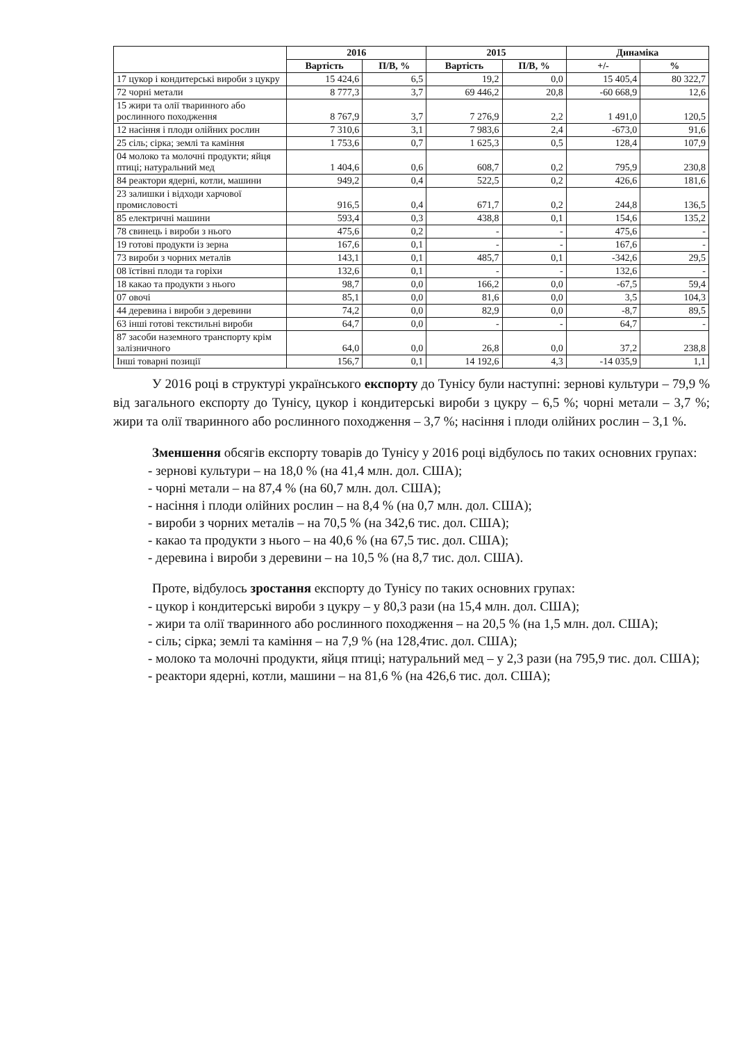| | 2016 | | 2015 | | Динаміка | |
| --- | --- | --- | --- | --- | --- | --- |
| | Вартість | П/В, % | Вартість | П/В, % | +/- | % |
| 17 цукор і кондитерські вироби з цукру | 15 424,6 | 6,5 | 19,2 | 0,0 | 15 405,4 | 80 322,7 |
| 72 чорні метали | 8 777,3 | 3,7 | 69 446,2 | 20,8 | -60 668,9 | 12,6 |
| 15 жири та олії тваринного або рослинного походження | 8 767,9 | 3,7 | 7 276,9 | 2,2 | 1 491,0 | 120,5 |
| 12 насіння і плоди олійних рослин | 7 310,6 | 3,1 | 7 983,6 | 2,4 | -673,0 | 91,6 |
| 25 сіль; сірка; землі та каміння | 1 753,6 | 0,7 | 1 625,3 | 0,5 | 128,4 | 107,9 |
| 04 молоко та молочні продукти; яйця птиці; натуральний мед | 1 404,6 | 0,6 | 608,7 | 0,2 | 795,9 | 230,8 |
| 84 реактори ядерні, котли, машини | 949,2 | 0,4 | 522,5 | 0,2 | 426,6 | 181,6 |
| 23 залишки і відходи харчової промисловості | 916,5 | 0,4 | 671,7 | 0,2 | 244,8 | 136,5 |
| 85 електричні машини | 593,4 | 0,3 | 438,8 | 0,1 | 154,6 | 135,2 |
| 78 свинець і вироби з нього | 475,6 | 0,2 | - | - | 475,6 | - |
| 19 готові продукти із зерна | 167,6 | 0,1 | - | - | 167,6 | - |
| 73 вироби з чорних металів | 143,1 | 0,1 | 485,7 | 0,1 | -342,6 | 29,5 |
| 08 їстівні плоди та горіхи | 132,6 | 0,1 | - | - | 132,6 | - |
| 18 какао та продукти з нього | 98,7 | 0,0 | 166,2 | 0,0 | -67,5 | 59,4 |
| 07 овочі | 85,1 | 0,0 | 81,6 | 0,0 | 3,5 | 104,3 |
| 44 деревина і вироби з деревини | 74,2 | 0,0 | 82,9 | 0,0 | -8,7 | 89,5 |
| 63 інші готові текстильні вироби | 64,7 | 0,0 | - | - | 64,7 | - |
| 87 засоби наземного транспорту крім залізничного | 64,0 | 0,0 | 26,8 | 0,0 | 37,2 | 238,8 |
| Інші товарні позиції | 156,7 | 0,1 | 14 192,6 | 4,3 | -14 035,9 | 1,1 |
У 2016 році в структурі українського експорту до Тунісу були наступні: зернові культури – 79,9 % від загального експорту до Тунісу, цукор і кондитерські вироби з цукру – 6,5 %; чорні метали – 3,7 %; жири та олії тваринного або рослинного походження – 3,7 %; насіння і плоди олійних рослин – 3,1 %.
Зменшення обсягів експорту товарів до Тунісу у 2016 році відбулось по таких основних групах:
- зернові культури – на 18,0 % (на 41,4 млн. дол. США);
- чорні метали – на 87,4 % (на 60,7 млн. дол. США);
- насіння і плоди олійних рослин – на 8,4 % (на 0,7 млн. дол. США);
- вироби з чорних металів – на 70,5 % (на 342,6 тис. дол. США);
- какао та продукти з нього – на 40,6 % (на 67,5 тис. дол. США);
- деревина і вироби з деревини – на 10,5 % (на 8,7 тис. дол. США).
Проте, відбулось зростання експорту до Тунісу по таких основних групах:
- цукор і кондитерські вироби з цукру – у 80,3 рази (на 15,4 млн. дол. США);
- жири та олії тваринного або рослинного походження – на 20,5 % (на 1,5 млн. дол. США);
- сіль; сірка; землі та каміння – на 7,9 % (на 128,4тис. дол. США);
- молоко та молочні продукти, яйця птиці; натуральний мед – у 2,3 рази (на 795,9 тис. дол. США);
- реактори ядерні, котли, машини – на 81,6 % (на 426,6 тис. дол. США);